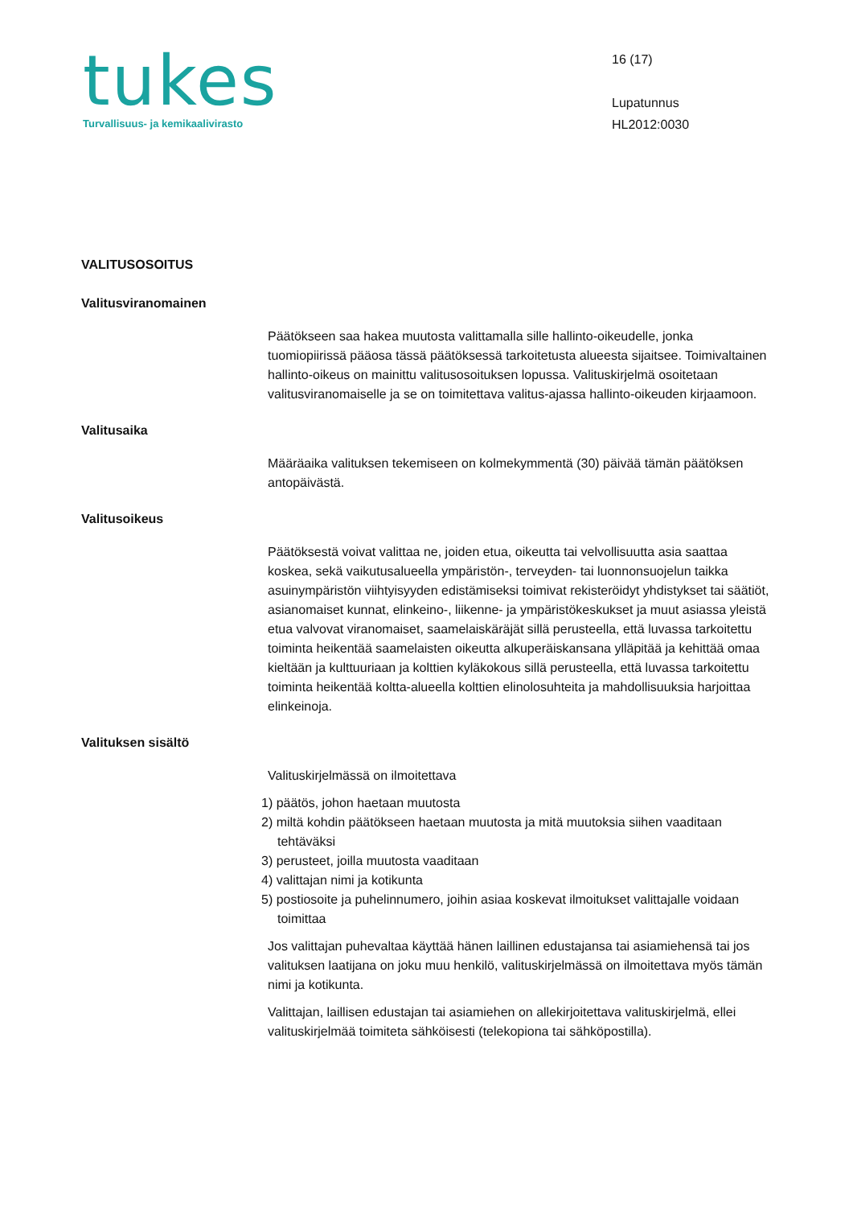tukes
Turvallisuus- ja kemikaalivirasto
16 (17)
Lupatunnus
HL2012:0030
VALITUSOSOITUS
Valitusviranomainen
Päätökseen saa hakea muutosta valittamalla sille hallinto-oikeudelle, jonka tuomiopiirissä pääosa tässä päätöksessä tarkoitetusta alueesta sijaitsee. Toimivaltainen hallinto-oikeus on mainittu valitusosoituksen lopussa. Valituskirjelmä osoitetaan valitusviranomaiselle ja se on toimitettava valitus-ajassa hallinto-oikeuden kirjaamoon.
Valitusaika
Määräaika valituksen tekemiseen on kolmekymmentä (30) päivää tämän päätöksen antopäivästä.
Valitusoikeus
Päätöksestä voivat valittaa ne, joiden etua, oikeutta tai velvollisuutta asia saattaa koskea, sekä vaikutusalueella ympäristön-, terveyden- tai luonnonsuojelun taikka asuinympäristön viihtyisyyden edistämiseksi toimivat rekisteröidyt yhdistykset tai säätiöt, asianomaiset kunnat, elinkeino-, liikenne- ja ympäristökeskukset ja muut asiassa yleistä etua valvovat viranomaiset, saamelaiskäräjät sillä perusteella, että luvassa tarkoitettu toiminta heikentää saamelaisten oikeutta alkuperäiskansana ylläpitää ja kehittää omaa kieltään ja kulttuuriaan ja kolttien kyläkokous sillä perusteella, että luvassa tarkoitettu toiminta heikentää koltta-alueella kolttien elinolosuhteita ja mahdollisuuksia harjoittaa elinkeinoja.
Valituksen sisältö
Valituskirjelmässä on ilmoitettava
1) päätös, johon haetaan muutosta
2) miltä kohdin päätökseen haetaan muutosta ja mitä muutoksia siihen vaaditaan tehtäväksi
3) perusteet, joilla muutosta vaaditaan
4) valittajan nimi ja kotikunta
5) postiosoite ja puhelinnumero, joihin asiaa koskevat ilmoitukset valittajalle voidaan toimittaa
Jos valittajan puhevaltaa käyttää hänen laillinen edustajansa tai asiamiehensä tai jos valituksen laatijana on joku muu henkilö, valituskirjelmässä on ilmoitettava myös tämän nimi ja kotikunta.
Valittajan, laillisen edustajan tai asiamiehen on allekirjoitettava valituskirjelmä, ellei valituskirjelmää toimiteta sähköisesti (telekopiona tai sähköpostilla).